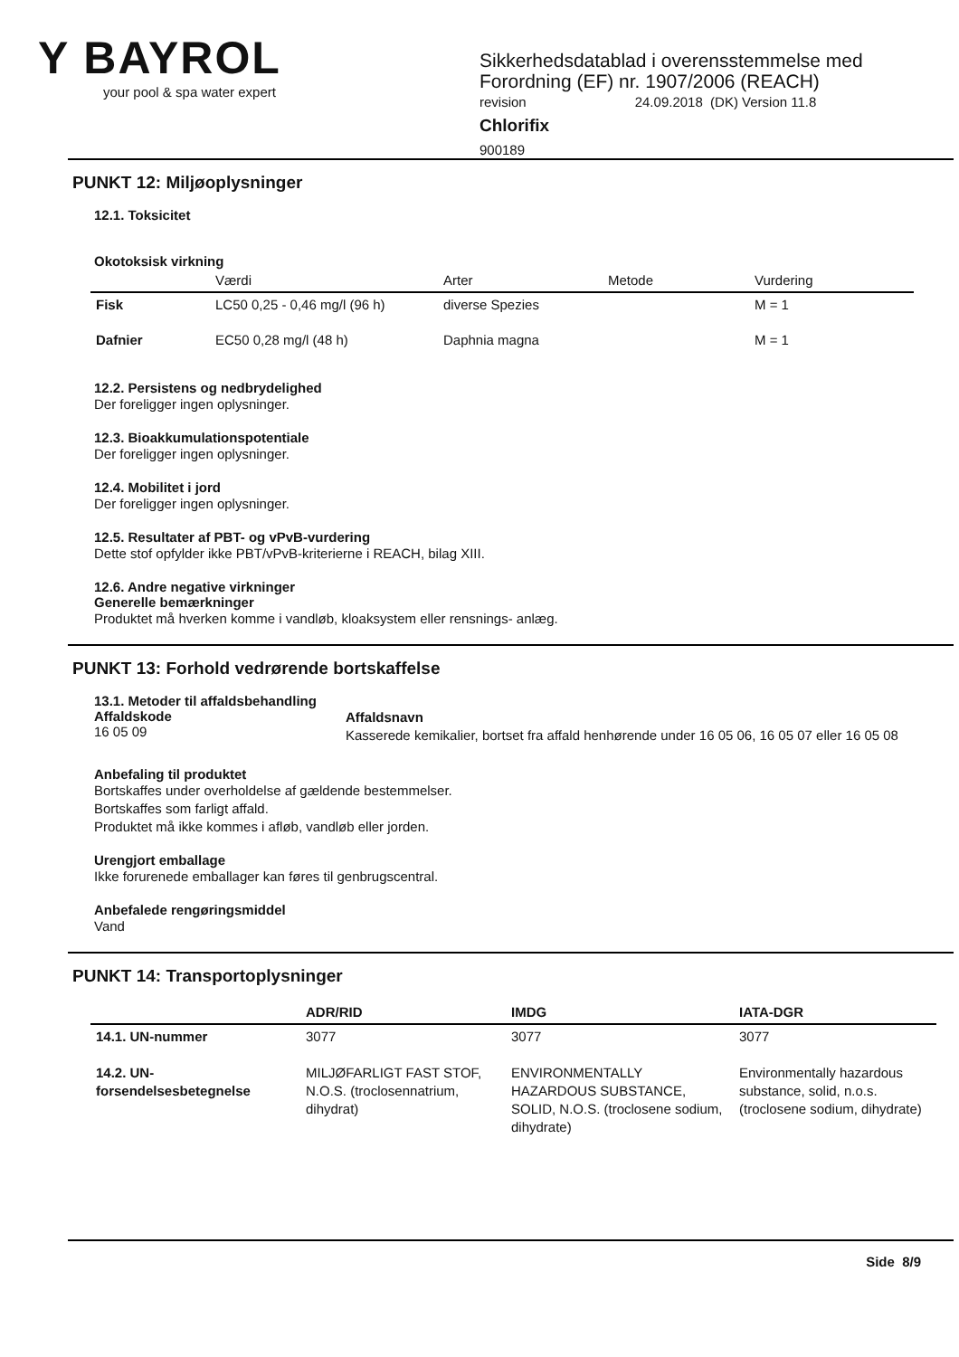Y BAYROL
your pool & spa water expert
Sikkerhedsdatablad i overensstemmelse med
Forordning (EF) nr. 1907/2006 (REACH)
revision 24.09.2018 (DK) Version 11.8
Chlorifix
900189
PUNKT 12: Miljøoplysninger
12.1. Toksicitet
Okotoksisk virkning
| | Værdi | Arter | Metode | Vurdering |
| --- | --- | --- | --- | --- |
| Fisk | LC50 0,25 - 0,46 mg/l (96 h) | diverse Spezies | | M = 1 |
| Dafnier | EC50 0,28 mg/l (48 h) | Daphnia magna | | M = 1 |
12.2. Persistens og nedbrydelighed
Der foreligger ingen oplysninger.
12.3. Bioakkumulationspotentiale
Der foreligger ingen oplysninger.
12.4. Mobilitet i jord
Der foreligger ingen oplysninger.
12.5. Resultater af PBT- og vPvB-vurdering
Dette stof opfylder ikke PBT/vPvB-kriterierne i REACH, bilag XIII.
12.6. Andre negative virkninger
Generelle bemærkninger
Produktet må hverken komme i vandløb, kloaksystem eller rensnings- anlæg.
PUNKT 13: Forhold vedrørende bortskaffelse
13.1. Metoder til affaldsbehandling
Affaldskode
16 05 09
Affaldsnavn
Kasserede kemikalier, bortset fra affald henhørende under 16 05 06, 16 05 07 eller 16 05 08
Anbefaling til produktet
Bortskaffes under overholdelse af gældende bestemmelser.
Bortskaffes som farligt affald.
Produktet må ikke kommes i afløb, vandløb eller jorden.
Urengjort emballage
Ikke forurenede emballager kan føres til genbrugscentral.
Anbefalede rengøringsmiddel
Vand
PUNKT 14: Transportoplysninger
| | ADR/RID | IMDG | IATA-DGR |
| --- | --- | --- | --- |
| 14.1. UN-nummer | 3077 | 3077 | 3077 |
| 14.2. UN-forsendelsesbetegnelse | MILJØFARLIGT FAST STOF, N.O.S. (troclosennatrium, dihydrat) | ENVIRONMENTALLY HAZARDOUS SUBSTANCE, SOLID, N.O.S. (troclosene sodium, dihydrate) | Environmentally hazardous substance, solid, n.o.s. (troclosene sodium, dihydrate) |
Side 8/9